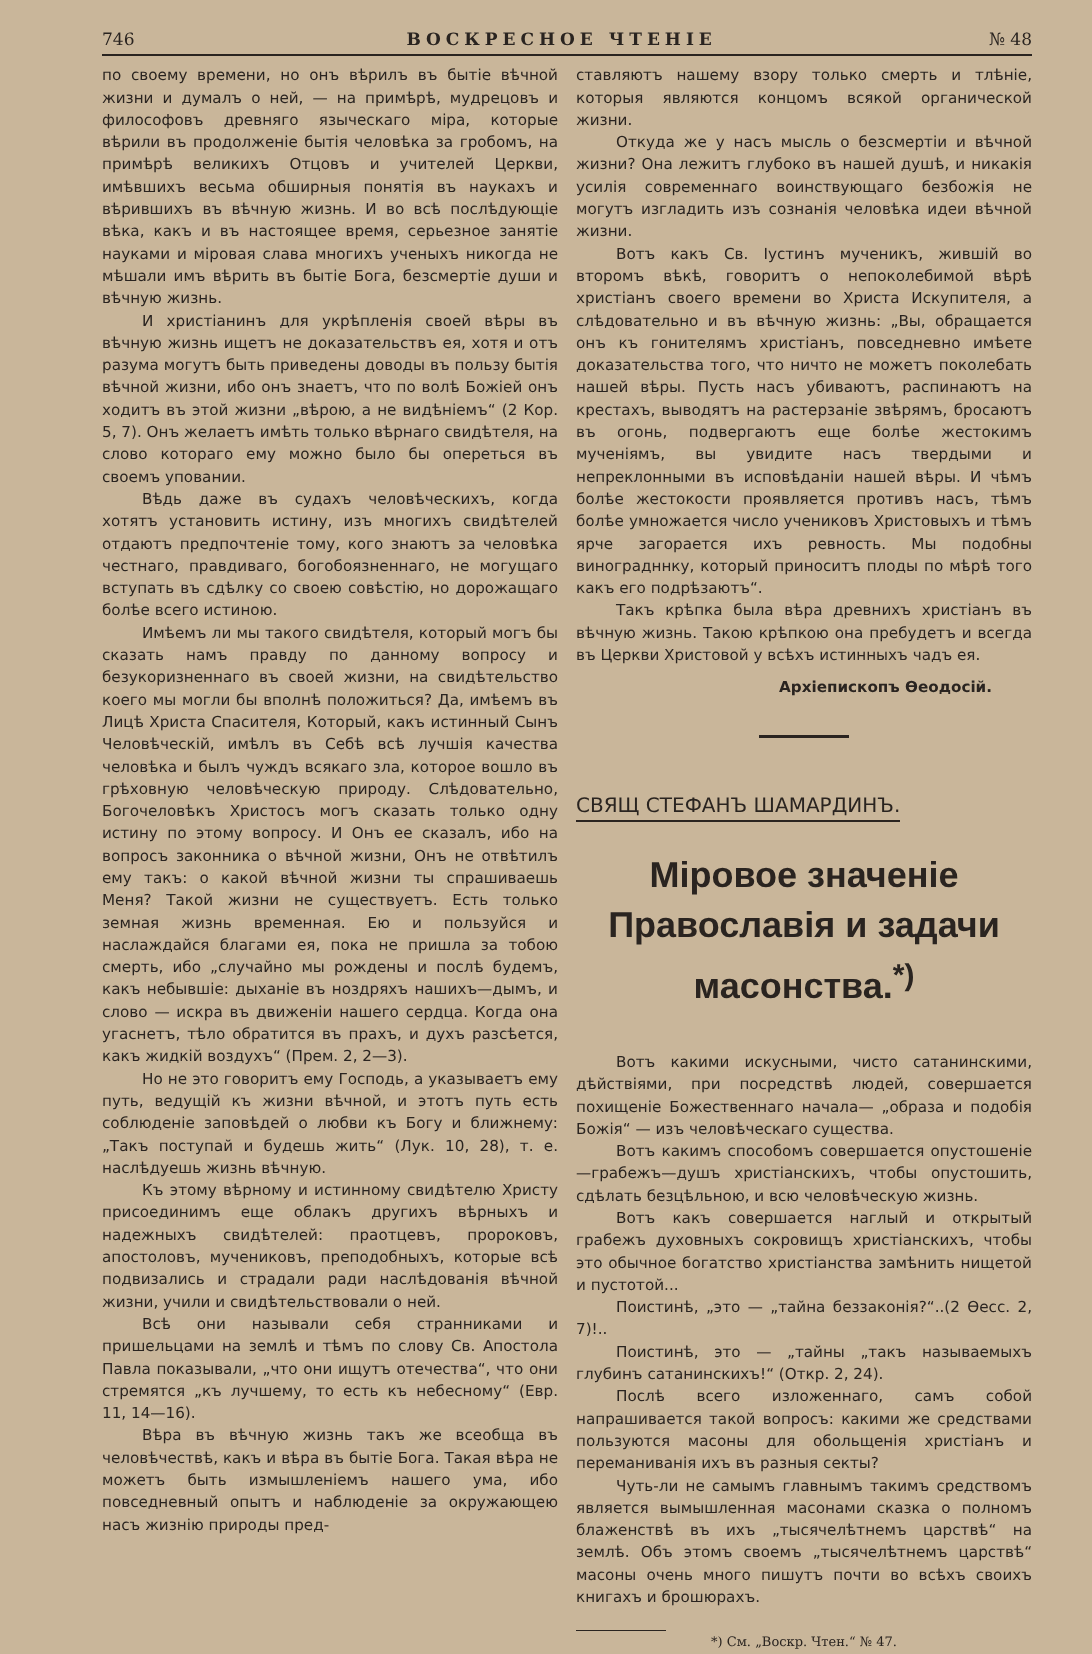746 ВОСКРЕСНОЕ ЧТЕНІЕ № 48
по своему времени, но онъ вѣрилъ въ бытіе вѣчной жизни и думалъ о ней, — на примѣрѣ, мудрецовъ и философовъ древняго языческаго міра, которые вѣрили въ продолженіе бытія человѣка за гробомъ, на примѣрѣ великихъ Отцовъ и учителей Церкви, имѣвшихъ весьма обширныя понятія въ наукахъ и вѣрившихъ въ вѣчную жизнь. И во всѣ послѣдующіе вѣка, какъ и въ настоящее время, серьезное занятіе науками и міровая слава многихъ ученыхъ никогда не мѣшали имъ вѣрить въ бытіе Бога, безсмертіе души и вѣчную жизнь.
И христіанинъ для укрѣпленія своей вѣры въ вѣчную жизнь ищетъ не доказательствъ ея, хотя и отъ разума могутъ быть приведены доводы въ пользу бытія вѣчной жизни, ибо онъ знаетъ, что по волѣ Божіей онъ ходитъ въ этой жизни „вѣрою, а не видѣніемъ“ (2 Кор. 5, 7). Онъ желаетъ имѣть только вѣрнаго свидѣтеля, на слово котораго ему можно было бы опереться въ своемъ уповании.
Вѣдь даже въ судахъ человѣческихъ, когда хотятъ установить истину, изъ многихъ свидѣтелей отдаютъ предпочтеніе тому, кого знаютъ за человѣка честнаго, правдиваго, богобоязненнаго, не могущаго вступать въ сдѣлку со своею совѣстію, но дорожащаго болѣе всего истиною.
Имѣемъ ли мы такого свидѣтеля, который могъ бы сказать намъ правду по данному вопросу и безукоризненнаго въ своей жизни, на свидѣтельство коего мы могли бы вполнѣ положиться? Да, имѣемъ въ Лицѣ Христа Спасителя, Который, какъ истинный Сынъ Человѣческій, имѣлъ въ Себѣ всѣ лучшія качества человѣка и былъ чуждъ всякаго зла, которое вошло въ грѣховную человѣческую природу. Слѣдовательно, Богочеловѣкъ Христосъ могъ сказать только одну истину по этому вопросу. И Онъ ее сказалъ, ибо на вопросъ законника о вѣчной жизни, Онъ не отвѣтилъ ему такъ: о какой вѣчной жизни ты спрашиваешь Меня? Такой жизни не существуетъ. Есть только земная жизнь временная. Ею и пользуйся и наслаждайся благами ея, пока не пришла за тобою смерть, ибо „случайно мы рождены и послѣ будемъ, какъ небывшіе: дыханіе въ ноздряхъ нашихъ—дымъ, и слово — искра въ движеніи нашего сердца. Когда она угаснетъ, тѣло обратится въ прахъ, и духъ разсѣется, какъ жидкій воздухъ“ (Прем. 2, 2—3).
Но не это говоритъ ему Господь, а указываетъ ему путь, ведущій къ жизни вѣчной, и этотъ путь есть соблюденіе заповѣдей о любви къ Богу и ближнему: „Такъ поступай и будешь жить“ (Лук. 10, 28), т. е. наслѣдуешь жизнь вѣчную.
Къ этому вѣрному и истинному свидѣтелю Христу присоединимъ еще облакъ другихъ вѣрныхъ и надежныхъ свидѣтелей: праотцевъ, пророковъ, апостоловъ, мучениковъ, преподобныхъ, которые всѣ подвизались и страдали ради наслѣдованія вѣчной жизни, учили и свидѣтельствовали о ней.
Всѣ они называли себя странниками и пришельцами на землѣ и тѣмъ по слову Св. Апостола Павла показывали, „что они ищутъ отечества“, что они стремятся „къ лучшему, то есть къ небесному“ (Евр. 11, 14—16).
Вѣра въ вѣчную жизнь такъ же всеобща въ человѣчествѣ, какъ и вѣра въ бытіе Бога. Такая вѣра не можетъ быть измышленіемъ нашего ума, ибо повседневный опытъ и наблюденіе за окружающею насъ жизнію природы пред-
ставляютъ нашему взору только смерть и тлѣніе, которыя являются концомъ всякой органической жизни.
Откуда же у насъ мысль о безсмертіи и вѣчной жизни? Она лежитъ глубоко въ нашей душѣ, и никакія усилія современнаго воинствующаго безбожія не могутъ изгладить изъ сознанія человѣка идеи вѣчной жизни.
Вотъ какъ Св. Іустинъ мученикъ, жившій во второмъ вѣкѣ, говоритъ о непоколебимой вѣрѣ христіанъ своего времени во Христа Искупителя, а слѣдовательно и въ вѣчную жизнь: „Вы, обращается онъ къ гонителямъ христіанъ, повседневно имѣете доказательства того, что ничто не можетъ поколебать нашей вѣры. Пусть насъ убиваютъ, распинаютъ на крестахъ, выводятъ на растерзаніе звѣрямъ, бросаютъ въ огонь, подвергаютъ еще болѣе жестокимъ мученіямъ, вы увидите насъ твердыми и непреклонными въ исповѣданіи нашей вѣры. И чѣмъ болѣе жестокости проявляется противъ насъ, тѣмъ болѣе умножается число учениковъ Христовыхъ и тѣмъ ярче загорается ихъ ревность. Мы подобны виноградннку, который приноситъ плоды по мѣрѣ того какъ его подрѣзаютъ“.
Такъ крѣпка была вѣра древнихъ христіанъ въ вѣчную жизнь. Такою крѣпкою она пребудетъ и всегда въ Церкви Христовой у всѣхъ истинныхъ чадъ ея.
Архіепископъ Ѳеодосій.
СВЯЩ СТЕФАНЪ ШАМАРДИНЪ.
Міровое значеніе Православія и задачи масонства.<sup>*)</sup>
Вотъ какими искусными, чисто сатанинскими, дѣйствіями, при посредствѣ людей, совершается похищеніе Божественнаго начала— „образа и подобія Божія“ — изъ человѣческаго существа.
Вотъ какимъ способомъ совершается опустошеніе—грабежъ—душъ христіанскихъ, чтобы опустошить, сдѣлать безцѣльною, и всю человѣческую жизнь.
Вотъ какъ совершается наглый и открытый грабежъ духовныхъ сокровищъ христіанскихъ, чтобы это обычное богатство христіанства замѣнить нищетой и пустотой...
Поистинѣ, „это — „тайна беззаконія?“..(2 Ѳесс. 2, 7)!..
Поистинѣ, это — „тайны „такъ называемыхъ глубинъ сатанинскихъ!“ (Откр. 2, 24).
Послѣ всего изложеннаго, самъ собой напрашивается такой вопросъ: какими же средствами пользуются масоны для обольщенія христіанъ и переманиванія ихъ въ разныя секты?
Чуть-ли не самымъ главнымъ такимъ средствомъ является вымышленная масонами сказка о полномъ блаженствѣ въ ихъ „тысячелѣтнемъ царствѣ“ на землѣ. Объ этомъ своемъ „тысячелѣтнемъ царствѣ“ масоны очень много пишутъ почти во всѣхъ своихъ книгахъ и брошюрахъ.
*) См. „Воскр. Чтен.“ № 47.